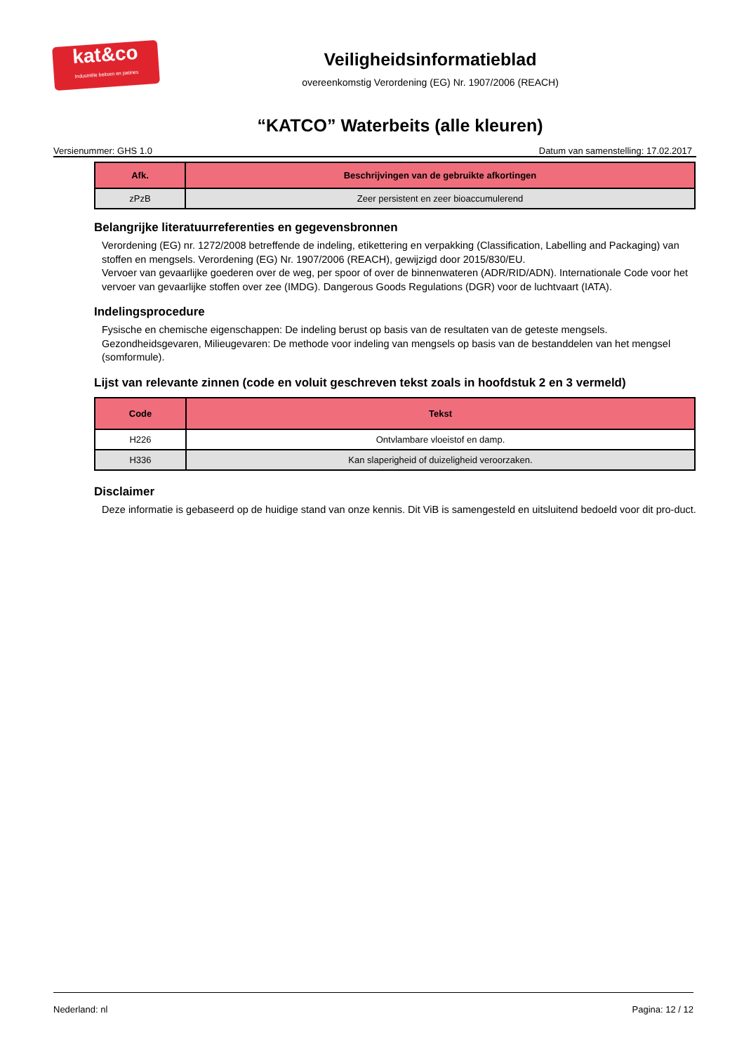kat&co
Industriële beitsen en patines
Veiligheidsinformatieblad
overeenkomstig Verordening (EG) Nr. 1907/2006 (REACH)
“KATCO” Waterbeits (alle kleuren)
Versienummer: GHS 1.0 Datum van samenstelling: 17.02.2017
| Afk. | Beschrijvingen van de gebruikte afkortingen |
| --- | --- |
| zPzB | Zeer persistent en zeer bioaccumulerend |
Belangrijke literatuurreferenties en gegevensbronnen
Verordening (EG) nr. 1272/2008 betreffende de indeling, etikettering en verpakking (Classification, Labelling and Packaging) van stoffen en mengsels. Verordening (EG) Nr. 1907/2006 (REACH), gewijzigd door 2015/830/EU.
Vervoer van gevaarlijke goederen over de weg, per spoor of over de binnenwateren (ADR/RID/ADN). Internationale Code voor het vervoer van gevaarlijke stoffen over zee (IMDG). Dangerous Goods Regulations (DGR) voor de luchtvaart (IATA).
Indelingsprocedure
Fysische en chemische eigenschappen: De indeling berust op basis van de resultaten van de geteste mengsels.
Gezondheidsgevaren, Milieugevaren: De methode voor indeling van mengsels op basis van de bestanddelen van het mengsel (somformule).
Lijst van relevante zinnen (code en voluit geschreven tekst zoals in hoofdstuk 2 en 3 vermeld)
| Code | Tekst |
| --- | --- |
| H226 | Ontvlambare vloeistof en damp. |
| H336 | Kan slaperigheid of duizeligheid veroorzaken. |
Disclaimer
Deze informatie is gebaseerd op de huidige stand van onze kennis. Dit ViB is samengesteld en uitsluitend bedoeld voor dit pro-duct.
Nederland: nl Pagina: 12 / 12